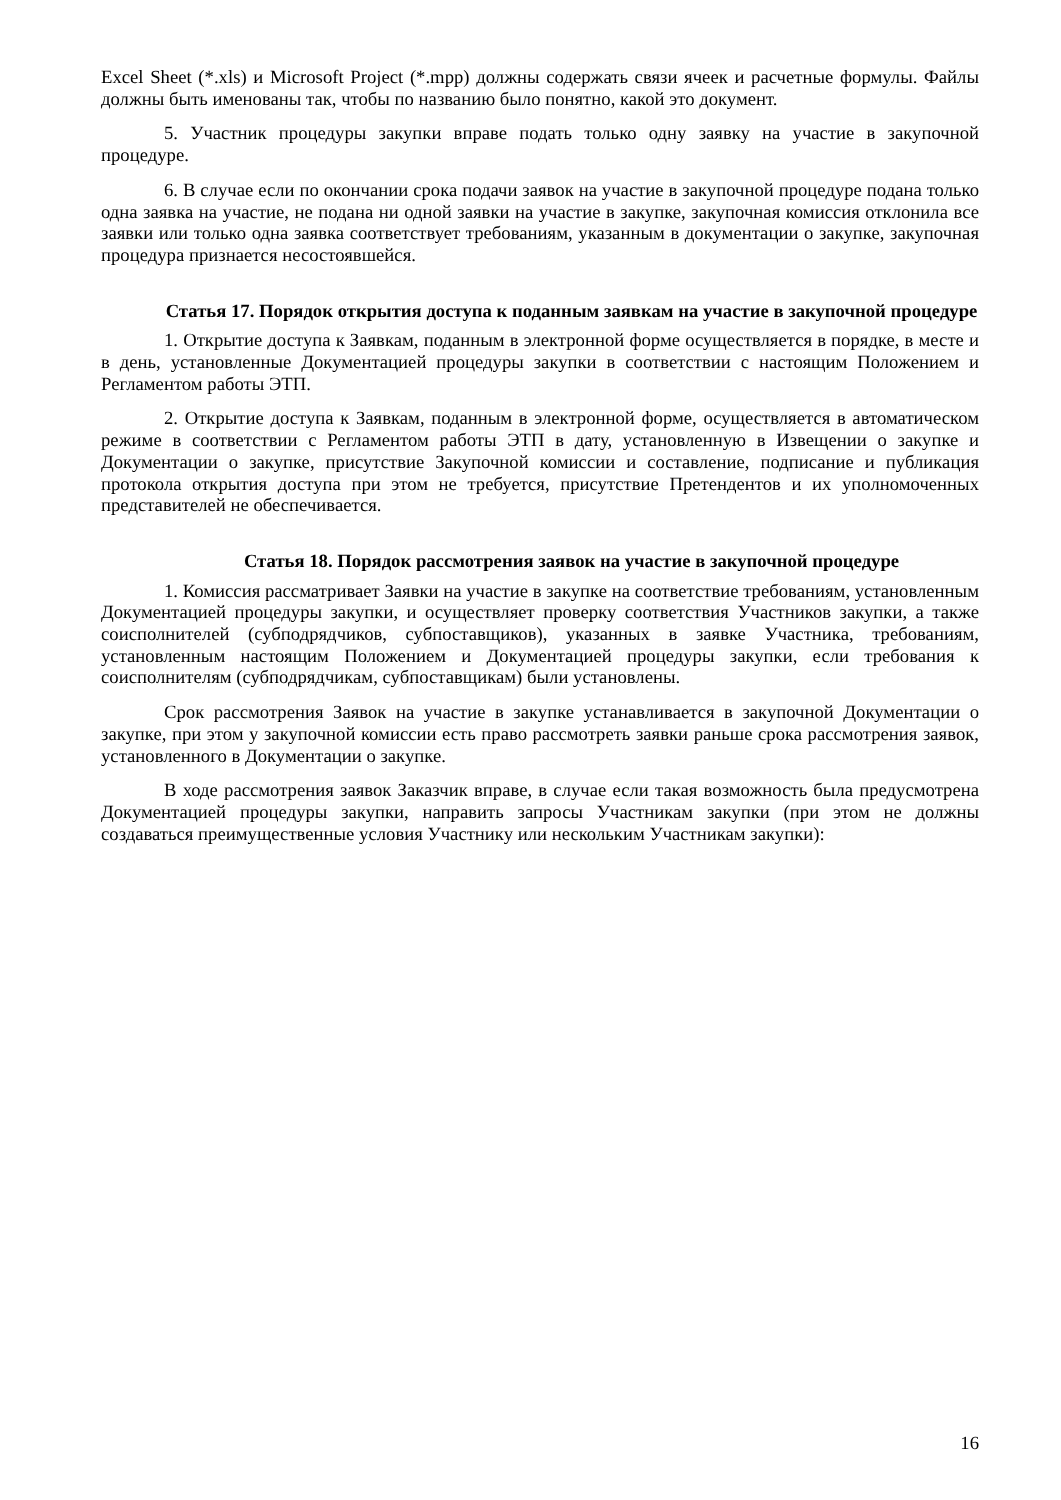Excel Sheet (*.xls) и Microsoft Project (*.mpp) должны содержать связи ячеек и расчетные формулы. Файлы должны быть именованы так, чтобы по названию было понятно, какой это документ.
5. Участник процедуры закупки вправе подать только одну заявку на участие в закупочной процедуре.
6. В случае если по окончании срока подачи заявок на участие в закупочной процедуре подана только одна заявка на участие, не подана ни одной заявки на участие в закупке, закупочная комиссия отклонила все заявки или только одна заявка соответствует требованиям, указанным в документации о закупке, закупочная процедура признается несостоявшейся.
Статья 17. Порядок открытия доступа к поданным заявкам на участие в закупочной процедуре
1. Открытие доступа к Заявкам, поданным в электронной форме осуществляется в порядке, в месте и в день, установленные Документацией процедуры закупки в соответствии с настоящим Положением и Регламентом работы ЭТП.
2. Открытие доступа к Заявкам, поданным в электронной форме, осуществляется в автоматическом режиме в соответствии с Регламентом работы ЭТП в дату, установленную в Извещении о закупке и Документации о закупке, присутствие Закупочной комиссии и составление, подписание и публикация протокола открытия доступа при этом не требуется, присутствие Претендентов и их уполномоченных представителей не обеспечивается.
Статья 18. Порядок рассмотрения заявок на участие в закупочной процедуре
1. Комиссия рассматривает Заявки на участие в закупке на соответствие требованиям, установленным Документацией процедуры закупки, и осуществляет проверку соответствия Участников закупки, а также соисполнителей (субподрядчиков, субпоставщиков), указанных в заявке Участника, требованиям, установленным настоящим Положением и Документацией процедуры закупки, если требования к соисполнителям (субподрядчикам, субпоставщикам) были установлены.
Срок рассмотрения Заявок на участие в закупке устанавливается в закупочной Документации о закупке, при этом у закупочной комиссии есть право рассмотреть заявки раньше срока рассмотрения заявок, установленного в Документации о закупке.
В ходе рассмотрения заявок Заказчик вправе, в случае если такая возможность была предусмотрена Документацией процедуры закупки, направить запросы Участникам закупки (при этом не должны создаваться преимущественные условия Участнику или нескольким Участникам закупки):
16